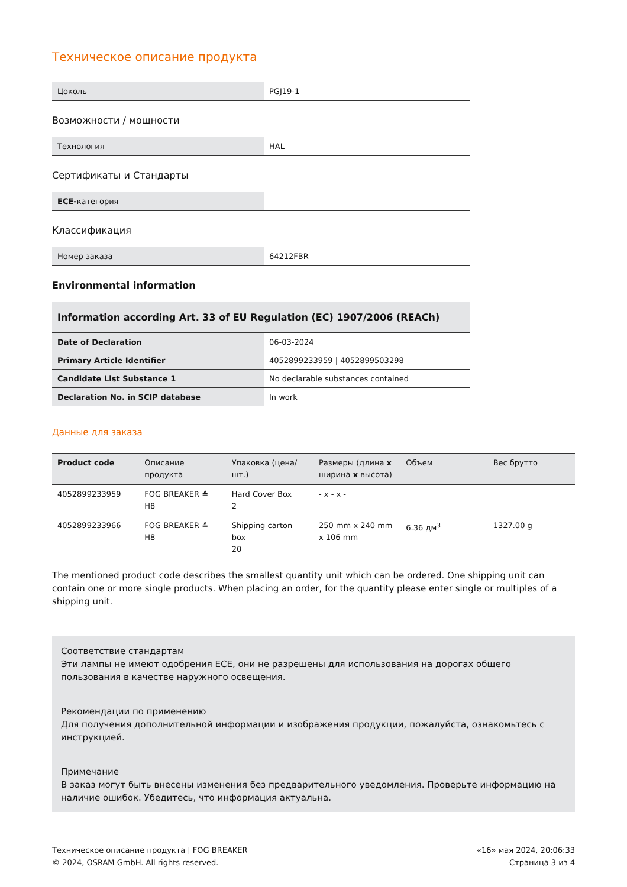Техническое описание продукта
| Цоколь | PGJ19-1 |
Возможности / мощности
| Технология | HAL |
Сертификаты и Стандарты
| ECE- категория | |
Классификация
| Номер заказа | 64212FBR |
Environmental information
| Information according Art. 33 of EU Regulation (EC) 1907/2006 (REACh) | |
| Date of Declaration | 06-03-2024 |
| Primary Article Identifier | 4052899233959 / 4052899503298 |
| Candidate List Substance 1 | No declarable substances contained |
| Declaration No. in SCIP database | In work |
Данные для заказа
| Product code | Описание продукта | Упаковка (цена/шт.) | Размеры (длина x ширина x высота) | Объем | Вес брутто |
| --- | --- | --- | --- | --- | --- |
| 4052899233959 | FOG BREAKER ≙ H8 | Hard Cover Box 2 | - x - x - | | |
| 4052899233966 | FOG BREAKER ≙ H8 | Shipping carton box 20 | 250 mm x 240 mm x 106 mm | 6.36 дм<sup>3</sup> | 1327.00 g |
The mentioned product code describes the smallest quantity unit which can be ordered. One shipping unit can contain one or more single products. When placing an order, for the quantity please enter single or multiples of a shipping unit.
Соответствие стандартам
Эти лампы не имеют одобрения ECE, они не разрешены для использования на дорогах общего пользования в качестве наружного освещения.
Рекомендации по применению
Для получения дополнительной информации и изображения продукции, пожалуйста, ознакомьтесь с инструкцией.
Примечание
В заказ могут быть внесены изменения без предварительного уведомления. Проверьте информацию на наличие ошибок. Убедитесь, что информация актуальна.
Техническое описание продукта | FOG BREAKER
© 2024, OSRAM GmbH. All rights reserved.
«16» мая 2024, 20:06:33
Страница 3 из 4